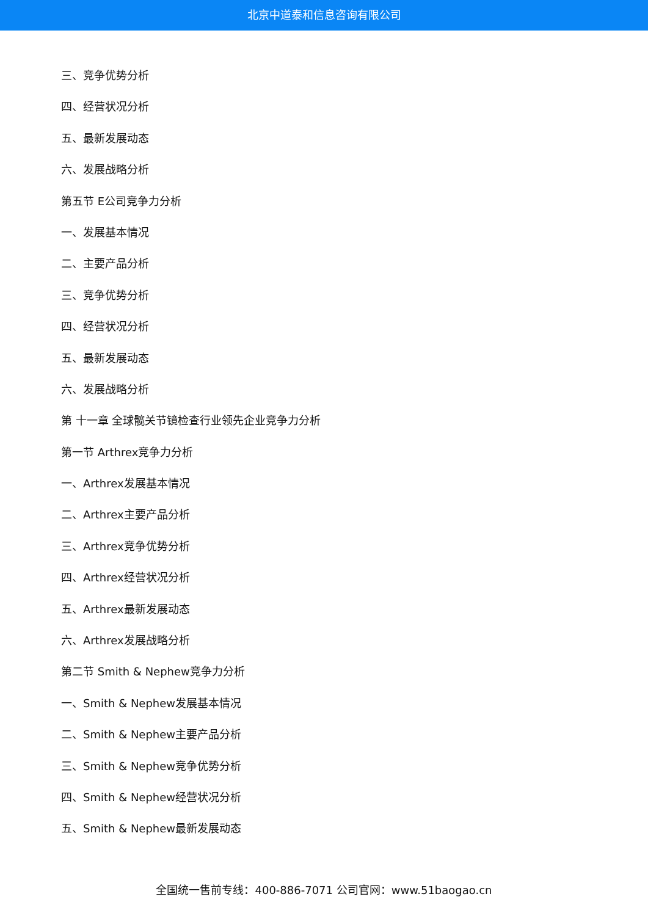北京中道泰和信息咨询有限公司
三、竞争优势分析
四、经营状况分析
五、最新发展动态
六、发展战略分析
第五节 E公司竞争力分析
一、发展基本情况
二、主要产品分析
三、竞争优势分析
四、经营状况分析
五、最新发展动态
六、发展战略分析
第 十一章 全球髋关节镜检查行业领先企业竞争力分析
第一节 Arthrex竞争力分析
一、Arthrex发展基本情况
二、Arthrex主要产品分析
三、Arthrex竞争优势分析
四、Arthrex经营状况分析
五、Arthrex最新发展动态
六、Arthrex发展战略分析
第二节 Smith & Nephew竞争力分析
一、Smith & Nephew发展基本情况
二、Smith & Nephew主要产品分析
三、Smith & Nephew竞争优势分析
四、Smith & Nephew经营状况分析
五、Smith & Nephew最新发展动态
全国统一售前专线：400-886-7071 公司官网：www.51baogao.cn